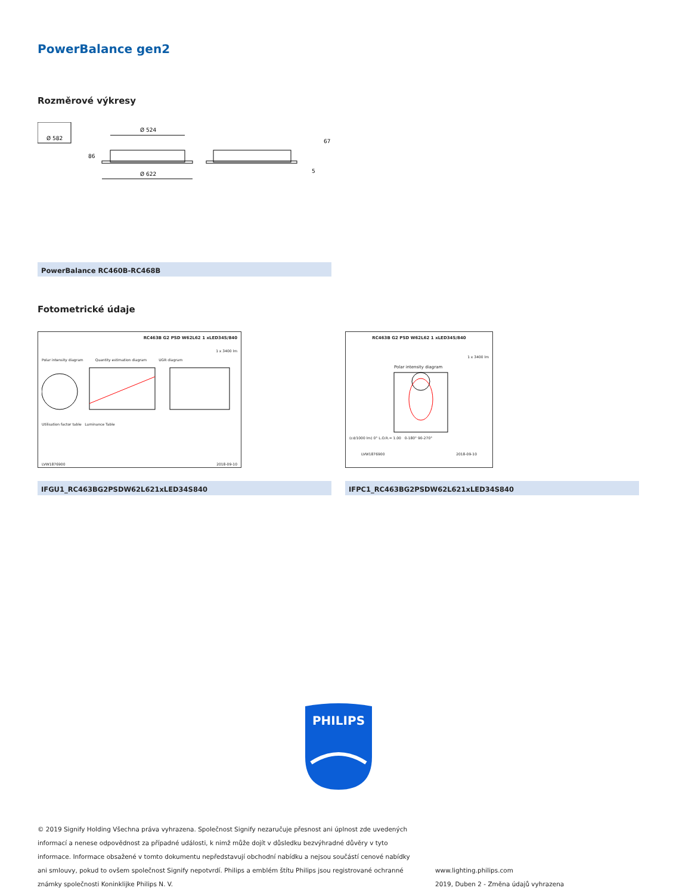PowerBalance gen2
Rozměrové výkresy
Ø 582
Ø 524
Ø 622
86
67
5
PowerBalance RC460B-RC468B
Fotometrické údaje
RC463B G2 PSD W62L62 1 xLED34S/840
1 x 3400 lm
Polar intensity diagram Quantity estimation diagram UGR diagram
Utilisation factor table Luminance Table
LVW1876900 2018-09-10
RC463B G2 PSD W62L62 1 xLED34S/840
1 x 3400 lm
Polar intensity diagram
(cd/1000 lm) 0° L.O.R.= 1.00 0-180° 90-270°
LVW1876900 2018-09-10
IFGU1_RC463BG2PSDW62L621xLED34S840 IFPC1_RC463BG2PSDW62L621xLED34S840
PHILIPS
© 2019 Signify Holding Všechna práva vyhrazena. Společnost Signify nezaručuje přesnost ani úplnost zde uvedených informací a nenese odpovědnost za případné události, k nimž může dojít v důsledku bezvýhradné důvěry v tyto informace. Informace obsažené v tomto dokumentu nepředstavují obchodní nabídku a nejsou součástí cenové nabídky ani smlouvy, pokud to ovšem společnost Signify nepotvrdí. Philips a emblém štítu Philips jsou registrované ochranné známky společnosti Koninklijke Philips N. V.
www.lighting.philips.com
2019, Duben 2 - Změna údajů vyhrazena